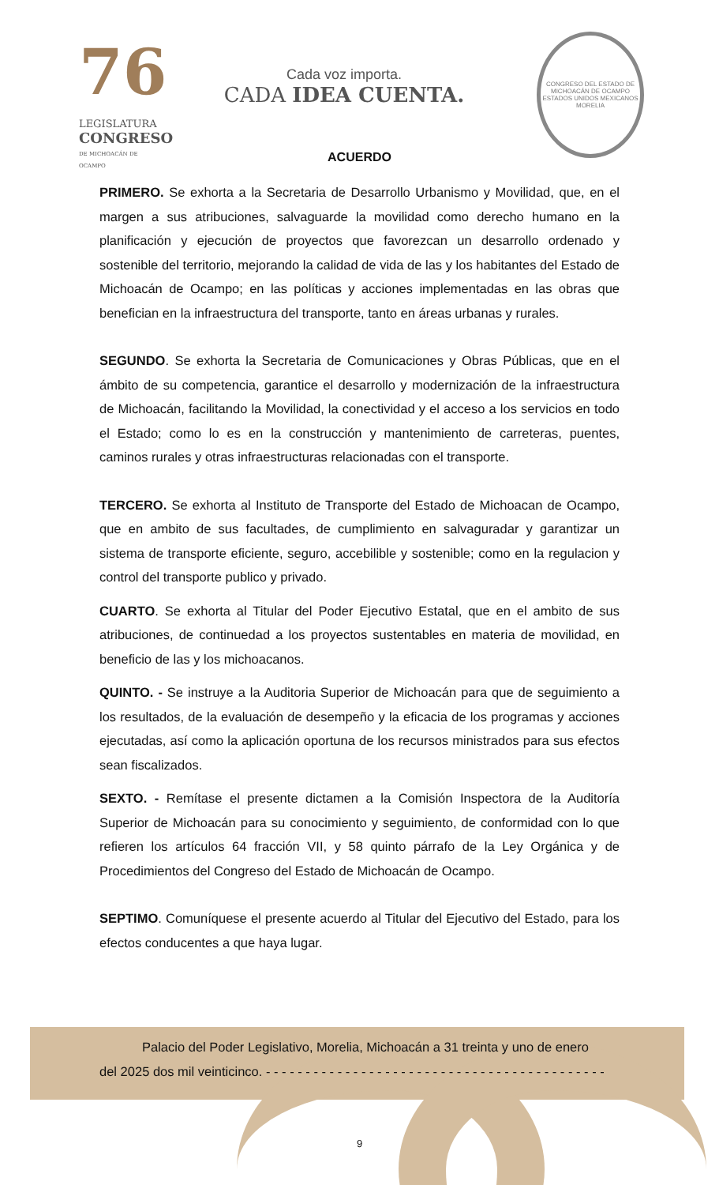76
LEGISLATURA
CONGRESO
DE MICHOACÁN DE OCAMPO
Cada voz importa.
CADA IDEA CUENTA.
CONGRESO DEL ESTADO DE MICHOACÁN DE OCAMPO
ESTADOS UNIDOS MEXICANOS
MORELIA
ACUERDO
PRIMERO. Se exhorta a la Secretaria de Desarrollo Urbanismo y Movilidad, que, en el margen a sus atribuciones, salvaguarde la movilidad como derecho humano en la planificación y ejecución de proyectos que favorezcan un desarrollo ordenado y sostenible del territorio, mejorando la calidad de vida de las y los habitantes del Estado de Michoacán de Ocampo; en las políticas y acciones implementadas en las obras que benefician en la infraestructura del transporte, tanto en áreas urbanas y rurales.
SEGUNDO. Se exhorta la Secretaria de Comunicaciones y Obras Públicas, que en el ámbito de su competencia, garantice el desarrollo y modernización de la infraestructura de Michoacán, facilitando la Movilidad, la conectividad y el acceso a los servicios en todo el Estado; como lo es en la construcción y mantenimiento de carreteras, puentes, caminos rurales y otras infraestructuras relacionadas con el transporte.
TERCERO. Se exhorta al Instituto de Transporte del Estado de Michoacan de Ocampo, que en ambito de sus facultades, de cumplimiento en salvaguradar y garantizar un sistema de transporte eficiente, seguro, accebilible y sostenible; como en la regulacion y control del transporte publico y privado.
CUARTO. Se exhorta al Titular del Poder Ejecutivo Estatal, que en el ambito de sus atribuciones, de continuedad a los proyectos sustentables en materia de movilidad, en beneficio de las y los michoacanos.
QUINTO. - Se instruye a la Auditoria Superior de Michoacán para que de seguimiento a los resultados, de la evaluación de desempeño y la eficacia de los programas y acciones ejecutadas, así como la aplicación oportuna de los recursos ministrados para sus efectos sean fiscalizados.
SEXTO. - Remítase el presente dictamen a la Comisión Inspectora de la Auditoría Superior de Michoacán para su conocimiento y seguimiento, de conformidad con lo que refieren los artículos 64 fracción VII, y 58 quinto párrafo de la Ley Orgánica y de Procedimientos del Congreso del Estado de Michoacán de Ocampo.
SEPTIMO. Comuníquese el presente acuerdo al Titular del Ejecutivo del Estado, para los efectos conducentes a que haya lugar.
Palacio del Poder Legislativo, Morelia, Michoacán a 31 treinta y uno de enero
del 2025 dos mil veinticinco. - - - - - - - - - - - - - - - - - - - - - - - - - - - - - - - - - - - - - - - - - - -
9